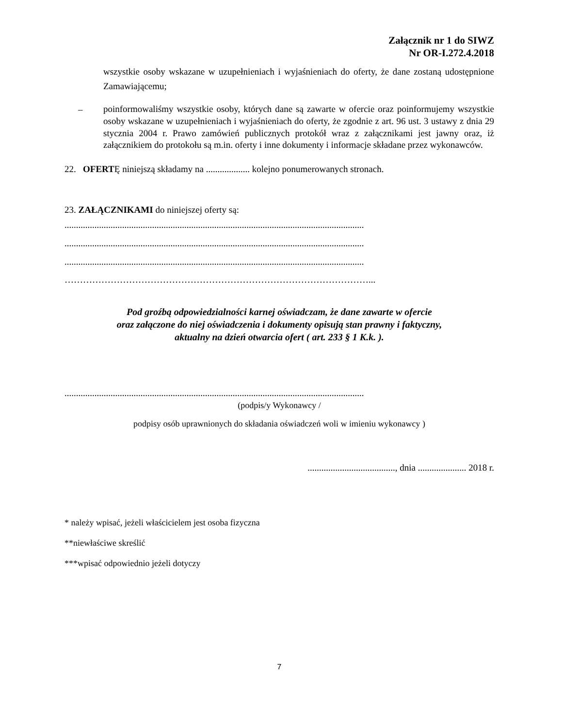Załącznik nr 1 do SIWZ
Nr OR-I.272.4.2018
wszystkie osoby wskazane w uzupełnieniach i wyjaśnieniach do oferty, że dane zostaną udostępnione Zamawiającemu;
–
poinformowaliśmy wszystkie osoby, których dane są zawarte w ofercie oraz poinformujemy wszystkie osoby wskazane w uzupełnieniach i wyjaśnieniach do oferty, że zgodnie z art. 96 ust. 3 ustawy z dnia 29 stycznia 2004 r. Prawo zamówień publicznych protokół wraz z załącznikami jest jawny oraz, iż załącznikiem do protokołu są m.in. oferty i inne dokumenty i informacje składane przez wykonawców.
22. OFERTĘ niniejszą składamy na ................... kolejno ponumerowanych stronach.
23. ZAŁĄCZNIKAMI do niniejszej oferty są:
..................................................................................................................................
..................................................................................................................................
..................................................................................................................................
………………………………………………………………………………………...
Pod groźbą odpowiedzialności karnej oświadczam, że dane zawarte w ofercie
oraz załączone do niej oświadczenia i dokumenty opisują stan prawny i faktyczny,
aktualny na dzień otwarcia ofert ( art. 233 § 1 K.k. ).
..................................................................................................................................
(podpis/y Wykonawcy /
podpisy osób uprawnionych do składania oświadczeń woli w imieniu wykonawcy )
......................................, dnia ..................... 2018 r.
* należy wpisać, jeżeli właścicielem jest osoba fizyczna
**niewłaściwe skreślić
***wpisać odpowiednio jeżeli dotyczy
7